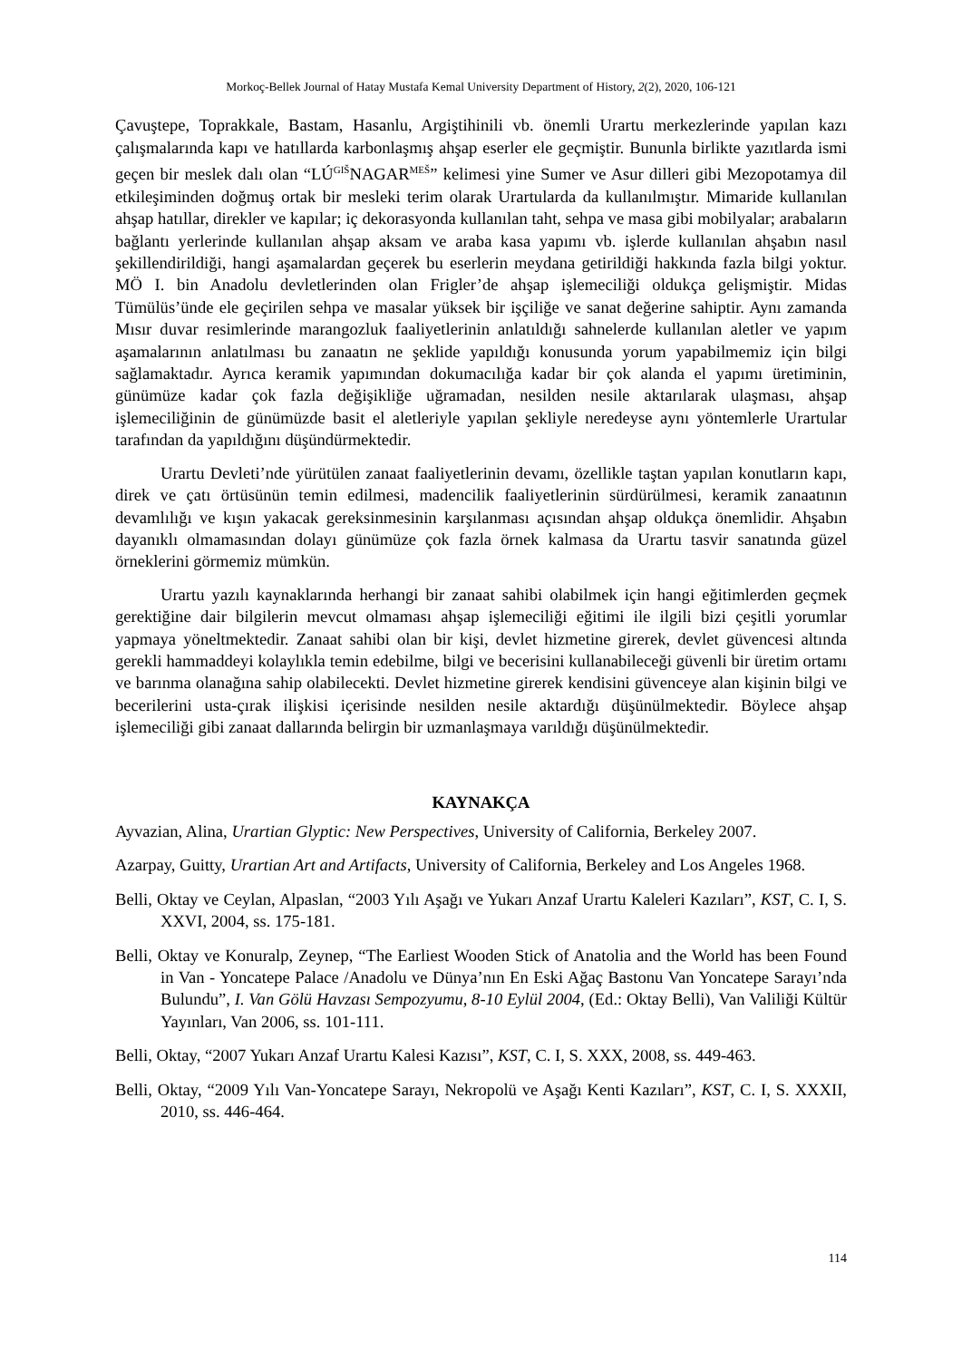Morkoç-Bellek Journal of Hatay Mustafa Kemal University Department of History, 2(2), 2020, 106-121
Çavuştepe, Toprakkale, Bastam, Hasanlu, Argiştihinili vb. önemli Urartu merkezlerinde yapılan kazı çalışmalarında kapı ve hatıllarda karbonlaşmış ahşap eserler ele geçmiştir. Bununla birlikte yazıtlarda ismi geçen bir meslek dalı olan “LÚ<sup>GIŠ</sup>NAGAR<sup>MEŠ</sup>” kelimesi yine Sumer ve Asur dilleri gibi Mezopotamya dil etkileşiminden doğmuş ortak bir mesleki terim olarak Urartularda da kullanılmıştır. Mimaride kullanılan ahşap hatıllar, direkler ve kapılar; iç dekorasyonda kullanılan taht, sehpa ve masa gibi mobilyalar; arabaların bağlantı yerlerinde kullanılan ahşap aksam ve araba kasa yapımı vb. işlerde kullanılan ahşabın nasıl şekillendirildiği, hangi aşamalardan geçerek bu eserlerin meydana getirildiği hakkında fazla bilgi yoktur. MÖ I. bin Anadolu devletlerinden olan Frigler’de ahşap işlemeciliği oldukça gelişmiştir. Midas Tümülüs’ünde ele geçirilen sehpa ve masalar yüksek bir işçiliğe ve sanat değerine sahiptir. Aynı zamanda Mısır duvar resimlerinde marangozluk faaliyetlerinin anlatıldığı sahnelerde kullanılan aletler ve yapım aşamalarının anlatılması bu zanaatın ne şeklide yapıldığı konusunda yorum yapabilmemiz için bilgi sağlamaktadır. Ayrıca keramik yapımından dokumacılığa kadar bir çok alanda el yapımı üretiminin, günümüze kadar çok fazla değişikliğe uğramadan, nesilden nesile aktarılarak ulaşması, ahşap işlemeciliğinin de günümüzde basit el aletleriyle yapılan şekliyle neredeyse aynı yöntemlerle Urartular tarafından da yapıldığını düşündürmektedir.
Urartu Devleti’nde yürütülen zanaat faaliyetlerinin devamı, özellikle taştan yapılan konutların kapı, direk ve çatı örtüsünün temin edilmesi, madencilik faaliyetlerinin sürdürülmesi, keramik zanaatının devamlılığı ve kışın yakacak gereksinmesinin karşılanması açısından ahşap oldukça önemlidir. Ahşabın dayanıklı olmamasından dolayı günümüze çok fazla örnek kalmasa da Urartu tasvir sanatında güzel örneklerini görmemiz mümkün.
Urartu yazılı kaynaklarında herhangi bir zanaat sahibi olabilmek için hangi eğitimlerden geçmek gerektiğine dair bilgilerin mevcut olmaması ahşap işlemeciliği eğitimi ile ilgili bizi çeşitli yorumlar yapmaya yöneltmektedir. Zanaat sahibi olan bir kişi, devlet hizmetine girerek, devlet güvencesi altında gerekli hammaddeyi kolaylıkla temin edebilme, bilgi ve becerisini kullanabileceği güvenli bir üretim ortamı ve barınma olanağına sahip olabilecekti. Devlet hizmetine girerek kendisini güvenceye alan kişinin bilgi ve becerilerini usta-çırak ilişkisi içerisinde nesilden nesile aktardığı düşünülmektedir. Böylece ahşap işlemeciliği gibi zanaat dallarında belirgin bir uzmanlaşmaya varıldığı düşünülmektedir.
KAYNAKÇA
Ayvazian, Alina, Urartian Glyptic: New Perspectives, University of California, Berkeley 2007.
Azarpay, Guitty, Urartian Art and Artifacts, University of California, Berkeley and Los Angeles 1968.
Belli, Oktay ve Ceylan, Alpaslan, “2003 Yılı Aşağı ve Yukarı Anzaf Urartu Kaleleri Kazıları”, KST, C. I, S. XXVI, 2004, ss. 175-181.
Belli, Oktay ve Konuralp, Zeynep, “The Earliest Wooden Stick of Anatolia and the World has been Found in Van - Yoncatepe Palace /Anadolu ve Dünya’nın En Eski Ağaç Bastonu Van Yoncatepe Sarayı’nda Bulundu”, I. Van Gölü Havzası Sempozyumu, 8-10 Eylül 2004, (Ed.: Oktay Belli), Van Valiliği Kültür Yayınları, Van 2006, ss. 101-111.
Belli, Oktay, “2007 Yukarı Anzaf Urartu Kalesi Kazısı”, KST, C. I, S. XXX, 2008, ss. 449-463.
Belli, Oktay, “2009 Yılı Van-Yoncatepe Sarayı, Nekropolü ve Aşağı Kenti Kazıları”, KST, C. I, S. XXXII, 2010, ss. 446-464.
114